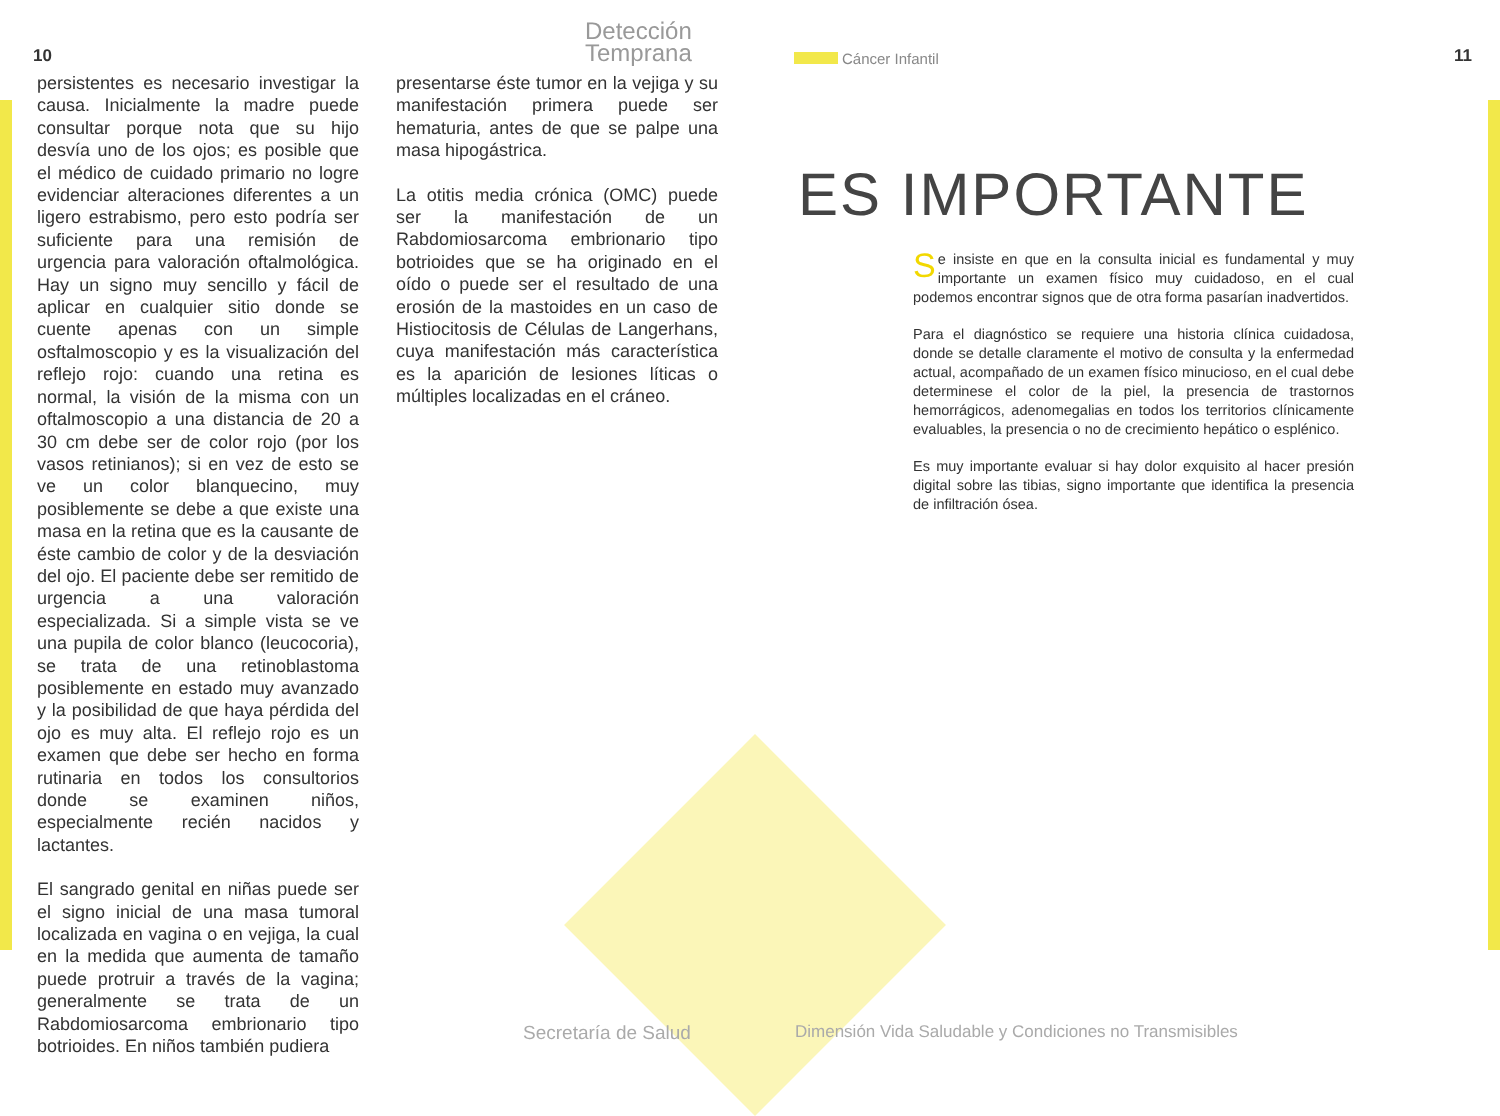10
Detección
Temprana
persistentes es necesario investigar la causa. Inicialmente la madre puede consultar porque nota que su hijo desvía uno de los ojos; es posible que el médico de cuidado primario no logre evidenciar alteraciones diferentes a un ligero estrabismo, pero esto podría ser suficiente para una remisión de urgencia para valoración oftalmológica. Hay un signo muy sencillo y fácil de aplicar en cualquier sitio donde se cuente apenas con un simple osftalmoscopio y es la visualización del reflejo rojo: cuando una retina es normal, la visión de la misma con un oftalmoscopio a una distancia de 20 a 30 cm debe ser de color rojo (por los vasos retinianos); si en vez de esto se ve un color blanquecino, muy posiblemente se debe a que existe una masa en la retina que es la causante de éste cambio de color y de la desviación del ojo. El paciente debe ser remitido de urgencia a una valoración especializada. Si a simple vista se ve una pupila de color blanco (leucocoria), se trata de una retinoblastoma posiblemente en estado muy avanzado y la posibilidad de que haya pérdida del ojo es muy alta. El reflejo rojo es un examen que debe ser hecho en forma rutinaria en todos los consultorios donde se examinen niños, especialmente recién nacidos y lactantes.
El sangrado genital en niñas puede ser el signo inicial de una masa tumoral localizada en vagina o en vejiga, la cual en la medida que aumenta de tamaño puede protruir a través de la vagina; generalmente se trata de un Rabdomiosarcoma embrionario tipo botrioides. En niños también pudiera
presentarse éste tumor en la vejiga y su manifestación primera puede ser hematuria, antes de que se palpe una masa hipogástrica.
La otitis media crónica (OMC) puede ser la manifestación de un Rabdomiosarcoma embrionario tipo botrioides que se ha originado en el oído o puede ser el resultado de una erosión de la mastoides en un caso de Histiocitosis de Células de Langerhans, cuya manifestación más característica es la aparición de lesiones líticas o múltiples localizadas en el cráneo.
Secretaría de Salud
Cáncer Infantil 11
ES IMPORTANTE
Se insiste en que en la consulta inicial es fundamental y muy importante un examen físico muy cuidadoso, en el cual podemos encontrar signos que de otra forma pasarían inadvertidos.
Para el diagnóstico se requiere una historia clínica cuidadosa, donde se detalle claramente el motivo de consulta y la enfermedad actual, acompañado de un examen físico minucioso, en el cual debe determinese el color de la piel, la presencia de trastornos hemorrágicos, adenomegalias en todos los territorios clínicamente evaluables, la presencia o no de crecimiento hepático o esplénico.
Es muy importante evaluar si hay dolor exquisito al hacer presión digital sobre las tibias, signo importante que identifica la presencia de infiltración ósea.
Dimensión Vida Saludable y Condiciones no Transmisibles